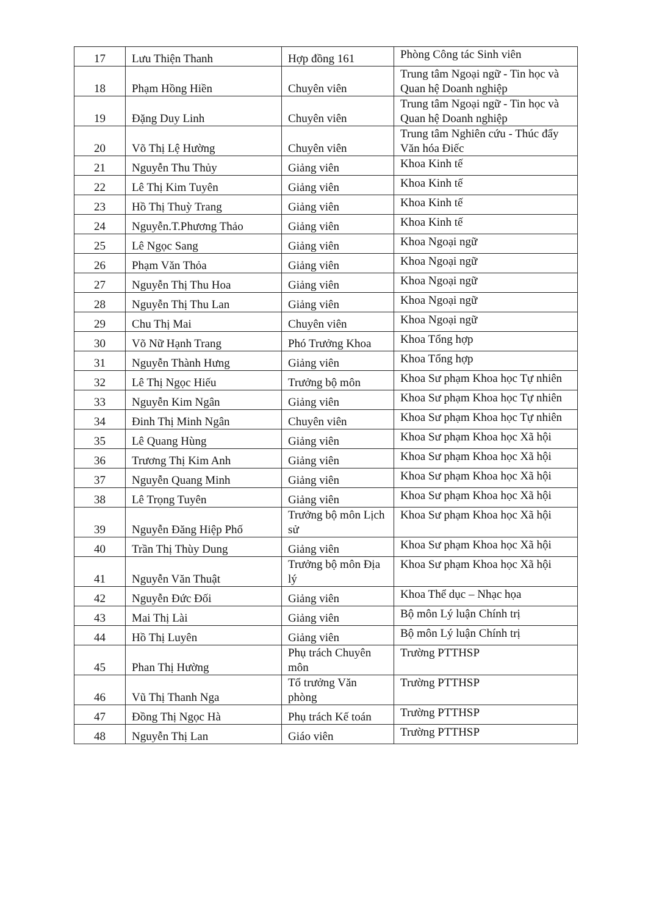| 17 | Lưu Thiện Thanh | Hợp đồng 161 | Phòng Công tác Sinh viên |
| 18 | Phạm Hồng Hiền | Chuyên viên | Trung tâm Ngoại ngữ - Tin học và Quan hệ Doanh nghiệp |
| 19 | Đặng Duy Linh | Chuyên viên | Trung tâm Ngoại ngữ - Tin học và Quan hệ Doanh nghiệp |
| 20 | Võ Thị Lệ Hường | Chuyên viên | Trung tâm Nghiên cứu - Thúc đẩy Văn hóa Điếc |
| 21 | Nguyễn Thu Thủy | Giảng viên | Khoa Kinh tế |
| 22 | Lê Thị Kim Tuyên | Giảng viên | Khoa Kinh tế |
| 23 | Hồ Thị Thuỳ Trang | Giảng viên | Khoa Kinh tế |
| 24 | Nguyễn.T.Phương Thảo | Giảng viên | Khoa Kinh tế |
| 25 | Lê Ngọc Sang | Giảng viên | Khoa Ngoại ngữ |
| 26 | Phạm Văn Thỏa | Giảng viên | Khoa Ngoại ngữ |
| 27 | Nguyễn Thị Thu Hoa | Giảng viên | Khoa Ngoại ngữ |
| 28 | Nguyễn Thị Thu Lan | Giảng viên | Khoa Ngoại ngữ |
| 29 | Chu Thị Mai | Chuyên viên | Khoa Ngoại ngữ |
| 30 | Võ Nữ Hạnh Trang | Phó Trưởng Khoa | Khoa Tổng hợp |
| 31 | Nguyễn Thành Hưng | Giảng viên | Khoa Tổng hợp |
| 32 | Lê Thị Ngọc Hiếu | Trưởng bộ môn | Khoa Sư phạm Khoa học Tự nhiên |
| 33 | Nguyễn Kim Ngân | Giảng viên | Khoa Sư phạm Khoa học Tự nhiên |
| 34 | Đinh Thị Minh Ngân | Chuyên viên | Khoa Sư phạm Khoa học Tự nhiên |
| 35 | Lê Quang Hùng | Giảng viên | Khoa Sư phạm Khoa học Xã hội |
| 36 | Trương Thị Kim Anh | Giảng viên | Khoa Sư phạm Khoa học Xã hội |
| 37 | Nguyễn Quang Minh | Giảng viên | Khoa Sư phạm Khoa học Xã hội |
| 38 | Lê Trọng Tuyên | Giảng viên | Khoa Sư phạm Khoa học Xã hội |
| 39 | Nguyễn Đăng Hiệp Phố | Trưởng bộ môn Lịch sử | Khoa Sư phạm Khoa học Xã hội |
| 40 | Trần Thị Thùy Dung | Giảng viên | Khoa Sư phạm Khoa học Xã hội |
| 41 | Nguyễn Văn Thuật | Trưởng bộ môn Địa lý | Khoa Sư phạm Khoa học Xã hội |
| 42 | Nguyễn Đức Đối | Giảng viên | Khoa Thể dục – Nhạc họa |
| 43 | Mai Thị Lài | Giảng viên | Bộ môn Lý luận Chính trị |
| 44 | Hồ Thị Luyên | Giảng viên | Bộ môn Lý luận Chính trị |
| 45 | Phan Thị Hường | Phụ trách Chuyên môn | Trường PTTHSP |
| 46 | Vũ Thị Thanh Nga | Tổ trưởng Văn phòng | Trường PTTHSP |
| 47 | Đồng Thị Ngọc Hà | Phụ trách Kế toán | Trường PTTHSP |
| 48 | Nguyễn Thị Lan | Giáo viên | Trường PTTHSP |